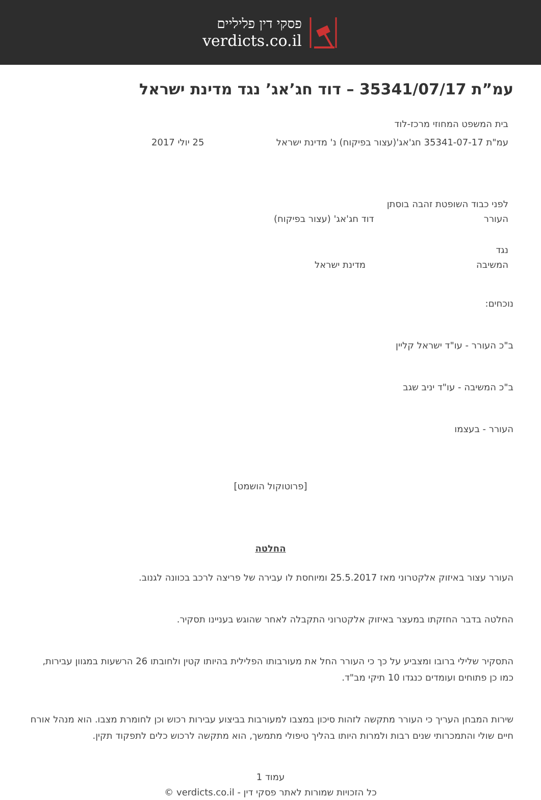פסקי דין פליליים
verdicts.co.il
עמ”ת 35341/07/17 – דוד חג’אג’ נגד מדינת ישראל
בית המשפט המחוזי מרכז-לוד
עמ"ת 35341-07-17 חג'אג'(עצור בפיקוח) נ' מדינת ישראל 25 יולי 2017
לפני כבוד השופטת זהבה בוסתן
העורר דוד חג'אג' (עצור בפיקוח)
נגד
המשיבה מדינת ישראל
נוכחים:
ב"כ העורר - עו"ד ישראל קליין
ב"כ המשיבה - עו"ד יניב שגב
העורר - בעצמו
[פרוטוקול הושמט]
החלטה
העורר עצור באיזוק אלקטרוני מאז 25.5.2017 ומיוחסת לו עבירה של פריצה לרכב בכוונה לגנוב.
החלטה בדבר החזקתו במעצר באיזוק אלקטרוני התקבלה לאחר שהוגש בעניינו תסקיר.
התסקיר שלילי ברובו ומצביע על כך כי העורר החל את מעורבותו הפלילית בהיותו קטין ולחובתו 26 הרשעות במגוון עבירות, כמו כן פתוחים ועומדים כנגדו 10 תיקי מב"ד.
שירות המבחן העריך כי העורר מתקשה לזהות סיכון במצבו למעורבות בביצוע עבירות רכוש וכן לחומרת מצבו. הוא מנהל אורח חיים שולי והתמכרותי שנים רבות ולמרות היותו בהליך טיפולי מתמשך, הוא מתקשה לרכוש כלים לתפקוד תקין.
עמוד 1
כל הזכויות שמורות לאתר פסקי דין - verdicts.co.il ©